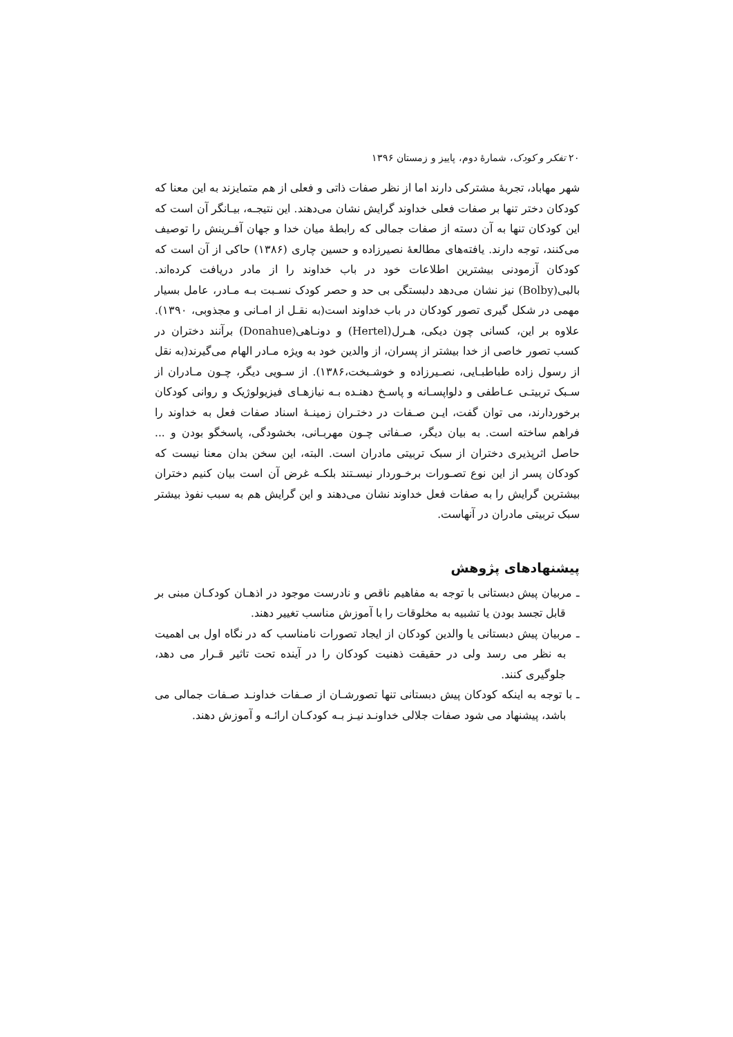۲۰ تفکر و کودک، شمارهٔ دوم، پاییز و زمستان ۱۳۹۶
شهر مهاباد، تجربهٔ مشترکی دارند اما از نظر صفات ذاتی و فعلی از هم متمایزند به این معنا که کودکان دختر تنها بر صفات فعلی خداوند گرایش نشان می‌دهند. این نتیجـه، بیـانگر آن است که این کودکان تنها به آن دسته از صفات جمالی که رابطهٔ میان خدا و جهان آفـرینش را توصیف می‌کنند، توجه دارند. یافته‌های مطالعهٔ نصیرزاده و حسین چاری (۱۳۸۶) حاکی از آن است که کودکان آزمودنی بیشترین اطلاعات خود در باب خداوند را از مادر دریافت کرده‌اند. بالبی(Bolby) نیز نشان می‌دهد دلبستگی بی حد و حصر کودک نسـبت بـه مـادر، عامل بسیار مهمی در شکل گیری تصور کودکان در باب خداوند است(به نقـل از امـانی و مجذوبی، ۱۳۹۰). علاوه بر این، کسانی چون دیکی، هـرل(Hertel) و دونـاهی(Donahue) برآنند دختران در کسب تصور خاصی از خدا بیشتر از پسران، از والدین خود به ویژه مـادر الهام می‌گیرند(به نقل از رسول زاده طباطبـایی، نصـیرزاده و خوشـبخت،۱۳۸۶). از سـویی دیگر، چـون مـادران از سـبک تربیتـی عـاطفی و دلواپسـانه و پاسـخ دهنـده بـه نیازهـای فیزیولوژیک و روانی کودکان برخوردارند، می توان گفت، ایـن صـفات در دختـران زمینـهٔ اسناد صفات فعل به خداوند را فراهم ساخته است. به بیان دیگر، صـفاتی چـون مهربـانی، بخشودگی، پاسخگو بودن و ... حاصل اثرپذیری دختران از سبک تربیتی مادران است. البته، این سخن بدان معنا نیست که کودکان پسر از این نوع تصـورات برخـوردار نیسـتند بلکـه غرض آن است بیان کنیم دختران بیشترین گرایش را به صفات فعل خداوند نشان می‌دهند و این گرایش هم به سبب نفوذ بیشتر سبک تربیتی مادران در آنهاست.
پیشنهادهای پژوهش
ـ مربیان پیش دبستانی با توجه به مفاهیم ناقص و نادرست موجود در اذهـان کودکـان مبنی بر قابل تجسد بودن یا تشبیه به مخلوقات را با آموزش مناسب تغییر دهند.
ـ مربیان پیش دبستانی یا والدین کودکان از ایجاد تصورات نامناسب که در نگاه اول بی اهمیت به نظر می رسد ولی در حقیقت ذهنیت کودکان را در آینده تحت تاثیر قـرار می دهد، جلوگیری کنند.
ـ با توجه به اینکه کودکان پیش دبستانی تنها تصورشـان از صـفات خداونـد صـفات جمالی می باشد، پیشنهاد می شود صفات جلالی خداونـد نیـز بـه کودکـان ارائـه و آموزش دهند.